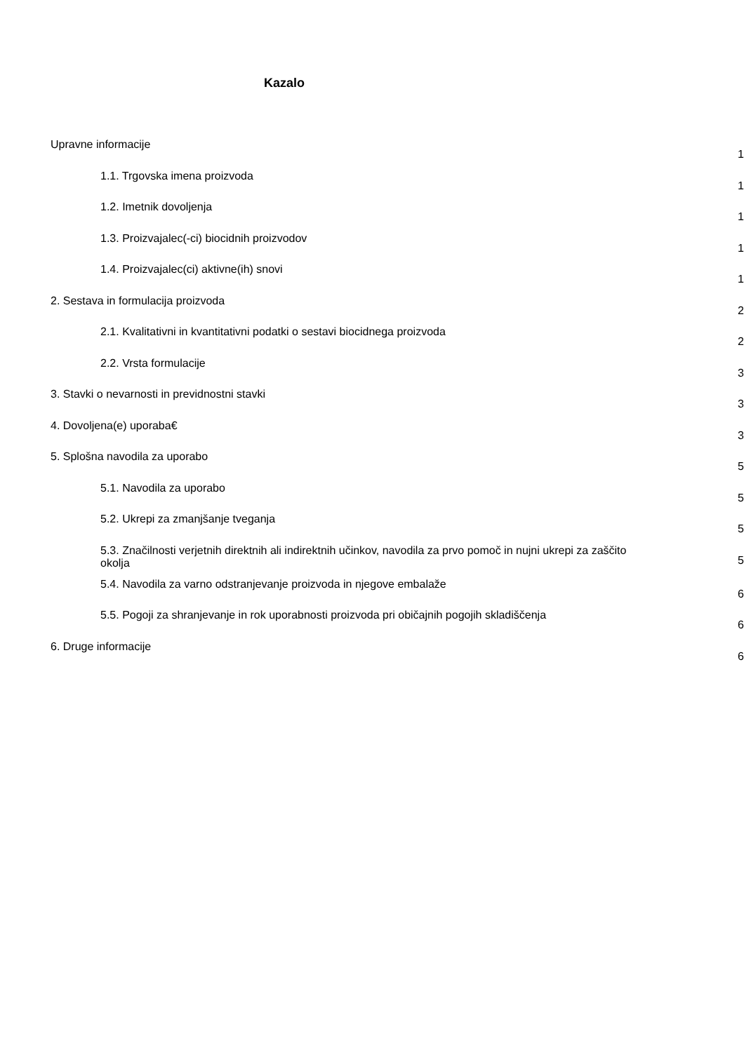Kazalo
Upravne informacije
1
1.1. Trgovska imena proizvoda
1
1.2. Imetnik dovoljenja
1
1.3. Proizvajalec(-ci) biocidnih proizvodov
1
1.4. Proizvajalec(ci) aktivne(ih) snovi
1
2. Sestava in formulacija proizvoda
2
2.1. Kvalitativni in kvantitativni podatki o sestavi biocidnega proizvoda
2
2.2. Vrsta formulacije
3
3. Stavki o nevarnosti in previdnostni stavki
3
4. Dovoljena(e) uporaba€
3
5. Splošna navodila za uporabo
5
5.1. Navodila za uporabo
5
5.2. Ukrepi za zmanjšanje tveganja
5
5.3. Značilnosti verjetnih direktnih ali indirektnih učinkov, navodila za prvo pomoč in nujni ukrepi za zaščito okolja
5
5.4. Navodila za varno odstranjevanje proizvoda in njegove embalaže
6
5.5. Pogoji za shranjevanje in rok uporabnosti proizvoda pri običajnih pogojih skladiščenja
6
6. Druge informacije
6